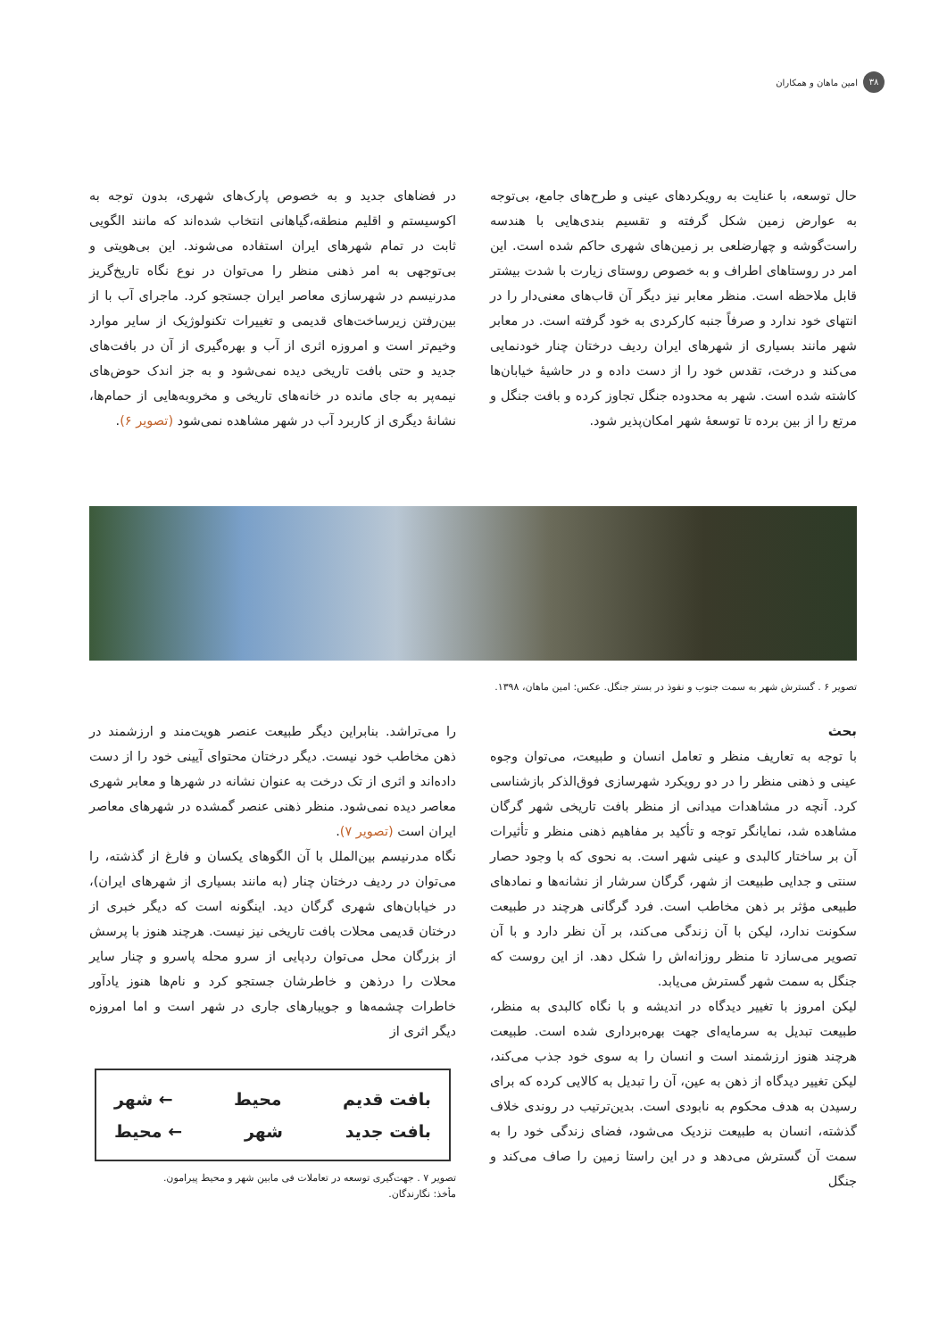۳۸ امین ماهان و همکاران
حال توسعه، با عنایت به رویکردهای عینی و طرح‌های جامع، بی‌توجه به عوارض زمین شکل گرفته و تقسیم بندی‌هایی با هندسه راست‌گوشه و چهارضلعی بر زمین‌های شهری حاکم شده است. این امر در روستاهای اطراف و به خصوص روستای زیارت با شدت بیشتر قابل ملاحظه است. منظر معابر نیز دیگر آن قاب‌های معنی‌دار را در انتهای خود ندارد و صرفاً جنبه کارکردی به خود گرفته است. در معابر شهر مانند بسیاری از شهرهای ایران ردیف درختان چنار خودنمایی می‌کند و درخت، تقدس خود را از دست داده و در حاشیهٔ خیابان‌ها کاشته شده است. شهر به محدوده جنگل تجاوز کرده و بافت جنگل و مرتع را از بین برده تا توسعهٔ شهر امکان‌پذیر شود.
در فضاهای جدید و به خصوص پارک‌های شهری، بدون توجه به اکوسیستم و اقلیم منطقه،گیاهانی انتخاب شده‌اند که مانند الگویی ثابت در تمام شهرهای ایران استفاده می‌شوند. این بی‌هویتی و بی‌توجهی به امر ذهنی منظر را می‌توان در نوع نگاه تاریخ‌گریز مدرنیسم در شهرسازی معاصر ایران جستجو کرد. ماجرای آب با از بین‌رفتن زیرساخت‌های قدیمی و تغییرات تکنولوژیک از سایر موارد وخیم‌تر است و امروزه اثری از آب و بهره‌گیری از آن در بافت‌های جدید و حتی بافت تاریخی دیده نمی‌شود و به جز اندک حوض‌های نیمه‌پر به جای مانده در خانه‌های تاریخی و مخروبه‌هایی از حمام‌ها، نشانهٔ دیگری از کاربرد آب در شهر مشاهده نمی‌شود (تصویر ۶).
تصویر ۶ . گسترش شهر به سمت جنوب و نفوذ در بستر جنگل. عکس: امین ماهان، ۱۳۹۸.
بحث
با توجه به تعاریف منظر و تعامل انسان و طبیعت، می‌توان وجوه عینی و ذهنی منظر را در دو رویکرد شهرسازی فوق‌الذکر بازشناسی کرد. آنچه در مشاهدات میدانی از منظر بافت تاریخی شهر گرگان مشاهده شد، نمایانگر توجه و تأکید بر مفاهیم ذهنی منظر و تأثیرات آن بر ساختار کالبدی و عینی شهر است. به نحوی که با وجود حصار سنتی و جدایی طبیعت از شهر، گرگان سرشار از نشانه‌ها و نمادهای طبیعی مؤثر بر ذهن مخاطب است. فرد گرگانی هرچند در طبیعت سکونت ندارد، لیکن با آن زندگی می‌کند، بر آن نظر دارد و با آن تصویر می‌سازد تا منظر روزانه‌اش را شکل دهد. از این روست که جنگل به سمت شهر گسترش می‌یابد.
لیکن امروز با تغییر دیدگاه در اندیشه و با نگاه کالبدی به منظر، طبیعت تبدیل به سرمایه‌ای جهت بهره‌برداری شده است. طبیعت هرچند هنوز ارزشمند است و انسان را به سوی خود جذب می‌کند، لیکن تغییر دیدگاه از ذهن به عین، آن را تبدیل به کالایی کرده که برای رسیدن به هدف محکوم به نابودی است. بدین‌ترتیب در روندی خلاف گذشته، انسان به طبیعت نزدیک می‌شود، فضای زندگی خود را به سمت آن گسترش می‌دهد و در این راستا زمین را صاف می‌کند و جنگل
را می‌تراشد. بنابراین دیگر طبیعت عنصر هویت‌مند و ارزشمند در ذهن مخاطب خود نیست. دیگر درختان محتوای آیینی خود را از دست داده‌اند و اثری از تک درخت به عنوان نشانه در شهرها و معابر شهری معاصر دیده نمی‌شود. منظر ذهنی عنصر گمشده در شهرهای معاصر ایران است (تصویر ۷).
نگاه مدرنیسم بین‌الملل با آن الگوهای یکسان و فارغ از گذشته، را می‌توان در ردیف درختان چنار (به مانند بسیاری از شهرهای ایران)، در خیابان‌های شهری گرگان دید. اینگونه است که دیگر خبری از درختان قدیمی محلات بافت تاریخی نیز نیست. هرچند هنوز با پرسش از بزرگان محل می‌توان ردپایی از سرو محله پاسرو و چنار سایر محلات را درذهن و خاطرشان جستجو کرد و نام‌ها هنوز یادآور خاطرات چشمه‌ها و جویبارهای جاری در شهر است و اما امروزه دیگر اثری از
بافت قدیم محیط ← شهر
بافت جدید شهر ← محیط
تصویر ۷ . جهت‌گیری توسعه در تعاملات فی مابین شهر و محیط پیرامون.
مأخذ: نگارندگان.